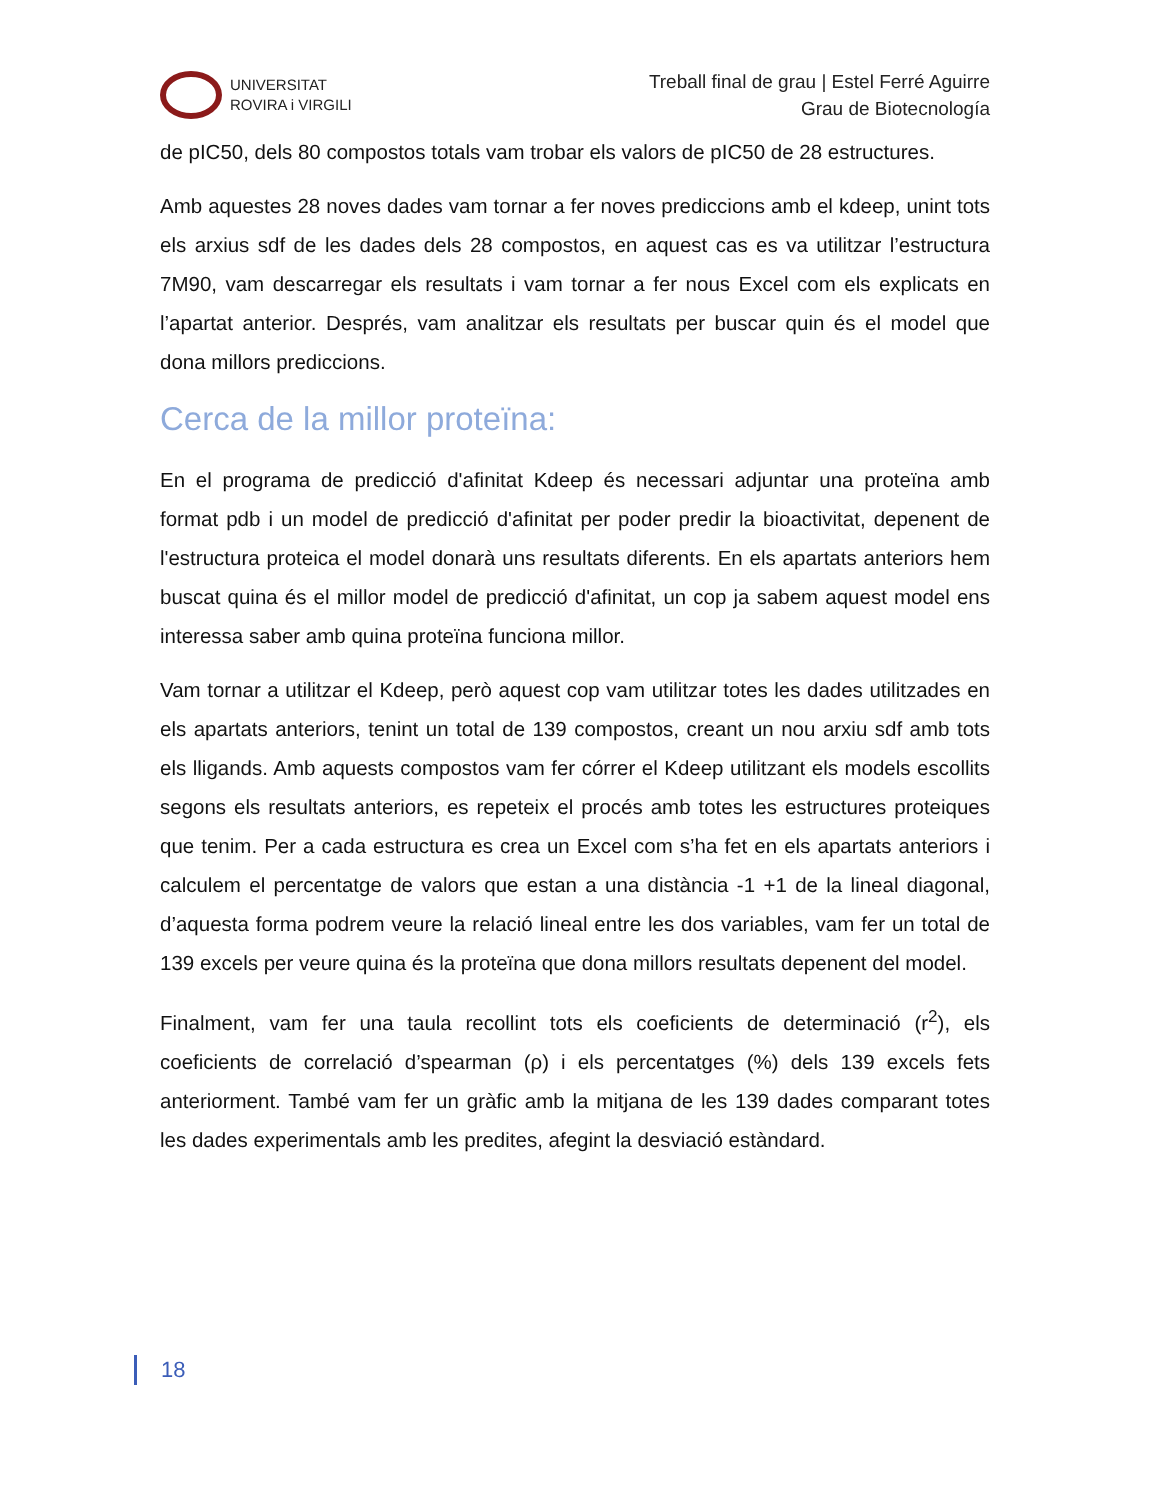UNIVERSITAT
ROVIRA i VIRGILI
Treball final de grau | Estel Ferré Aguirre
Grau de Biotecnología
de pIC50, dels 80 compostos totals vam trobar els valors de pIC50 de 28 estructures.
Amb aquestes 28 noves dades vam tornar a fer noves prediccions amb el kdeep, unint tots els arxius sdf de les dades dels 28 compostos, en aquest cas es va utilitzar l’estructura 7M90, vam descarregar els resultats i vam tornar a fer nous Excel com els explicats en l’apartat anterior. Després, vam analitzar els resultats per buscar quin és el model que dona millors prediccions.
Cerca de la millor proteïna:
En el programa de predicció d'afinitat Kdeep és necessari adjuntar una proteïna amb format pdb i un model de predicció d'afinitat per poder predir la bioactivitat, depenent de l'estructura proteica el model donarà uns resultats diferents. En els apartats anteriors hem buscat quina és el millor model de predicció d'afinitat, un cop ja sabem aquest model ens interessa saber amb quina proteïna funciona millor.
Vam tornar a utilitzar el Kdeep, però aquest cop vam utilitzar totes les dades utilitzades en els apartats anteriors, tenint un total de 139 compostos, creant un nou arxiu sdf amb tots els lligands. Amb aquests compostos vam fer córrer el Kdeep utilitzant els models escollits segons els resultats anteriors, es repeteix el procés amb totes les estructures proteiques que tenim. Per a cada estructura es crea un Excel com s’ha fet en els apartats anteriors i calculem el percentatge de valors que estan a una distància -1 +1 de la lineal diagonal, d’aquesta forma podrem veure la relació lineal entre les dos variables, vam fer un total de 139 excels per veure quina és la proteïna que dona millors resultats depenent del model.
Finalment, vam fer una taula recollint tots els coeficients de determinació (r<sup>2</sup>), els coeficients de correlació d’spearman (ρ) i els percentatges (%) dels 139 excels fets anteriorment. També vam fer un gràfic amb la mitjana de les 139 dades comparant totes les dades experimentals amb les predites, afegint la desviació estàndard.
18